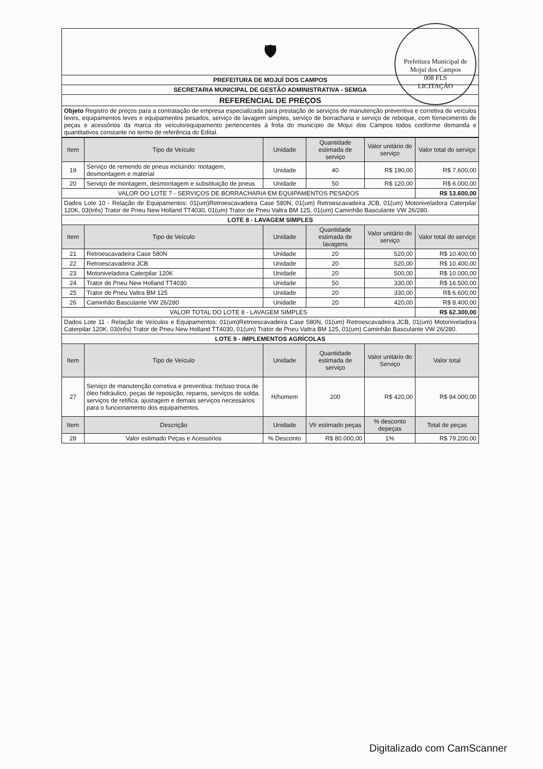Prefeitura Municipal de Mojuí dos Campos
008 FLS
LICITAÇÃO
🛡
| PREFEITURA DE MOJUÍ DOS CAMPOS |
| SECRETARIA MUNICIPAL DE GESTÃO ADMINISTRATIVA - SEMGA |
| REFERENCIAL DE PREÇOS |
| Objeto Registro de preços para a contratação de empresa especializada para prestação de serviços de manutenção preventiva e corretiva de veículos leves, equipamentos leves e equipamentos pesados, serviço de lavagem simples, serviço de borracharia e serviço de reboque, com fornecimento de peças e acessórios da marca do veículo/equipamento pertencentes à frota do município de Mojuí dos Campos todos conforme demanda e quantitativos constante no termo de referência do Edital. |
| Item | Tipo de Veículo | Unidade | Quantidade estimada de serviço | Valor unitário do serviço | Valor total do serviço |
| --- | --- | --- | --- | --- | --- |
| 19 | Serviço de remendo de pneus incluindo: motagem, desmontagem e material | Unidade | 40 | R$ 190,00 | R$ 7.600,00 |
| 20 | Serviço de montagem, desmontagem e substituição de pneus | Unidade | 50 | R$ 120,00 | R$ 6.000,00 |
| VALOR DO LOTE 7 - SERVIÇOS DE BORRACHARIA EM EQUIPAMENTOS PESADOS | | | | | R$ 13.600,00 |
| Dados Lote 10 - Relação de Equipamentos: 01(um)Retroescavadeira Case 580N, 01(um) Retroescavadeira JCB, 01(um) Motoniveladora Caterpilar 120K, 03(três) Trator de Pneu New Holland TT4030, 01(um) Trator de Pneu Valtra BM 125, 01(um) Caminhão Basculante VW 26/280. | | | | | |
| LOTE 8 - LAVAGEM SIMPLES | | | | | |
| Item | Tipo de Veículo | Unidade | Quantidade estimada de lavagens | Valor unitário do serviço | Valor total do serviço |
| 21 | Retroescavadeira Case 580N | Unidade | 20 | 520,00 | R$ 10.400,00 |
| 22 | Retroescavadeira JCB | Unidade | 20 | 520,00 | R$ 10.400,00 |
| 23 | Motoniveladora Caterpilar 120K | Unidade | 20 | 500,00 | R$ 10.000,00 |
| 24 | Trator de Pneu New Holland TT4030 | Unidade | 50 | 330,00 | R$ 16.500,00 |
| 25 | Trator de Pneu Valtra BM 125 | Unidade | 20 | 330,00 | R$ 6.600,00 |
| 26 | Caminhão Basculante VW 26/280 | Unidade | 20 | 420,00 | R$ 8.400,00 |
| VALOR TOTAL DO LOTE 8 - LAVAGEM SIMPLES | | | | | R$ 62.300,00 |
| Dados Lote 11 - Relação de Veículos e Equipamentos: 01(um)Retroescavadeira Case 580N, 01(um) Retroescavadeira JCB, 01(um) Motoniveladora Caterpilar 120K, 03(três) Trator de Pneu New Holland TT4030, 01(um) Trator de Pneu Valtra BM 125, 01(um) Caminhão Basculante VW 26/280. | | | | | |
| LOTE 9 - IMPLEMENTOS AGRÍCOLAS | | | | | |
| Item | Tipo de Veículo | Unidade | Quantidade estimada de serviço | Valor unitário do Serviço | Valor total |
| 27 | Serviço de manutenção corretiva e preventiva: Incluso troca de óleo hidráulico, peças de reposição, reparos, serviços de solda, serviços de retifica, ajustagem e demais serviços necessários para o funcionamento dos equipamentos. | H/homem | 200 | R$ 420,00 | R$ 84.000,00 |
| Item | Descrição | Unidade | Vlr estimado peças | % desconto depeças | Total de peças |
| 28 | Valor estimado Peças e Acessórios | % Desconto | R$ 80.000,00 | 1% | R$ 79.200,00 |
Digitalizado com CamScanner